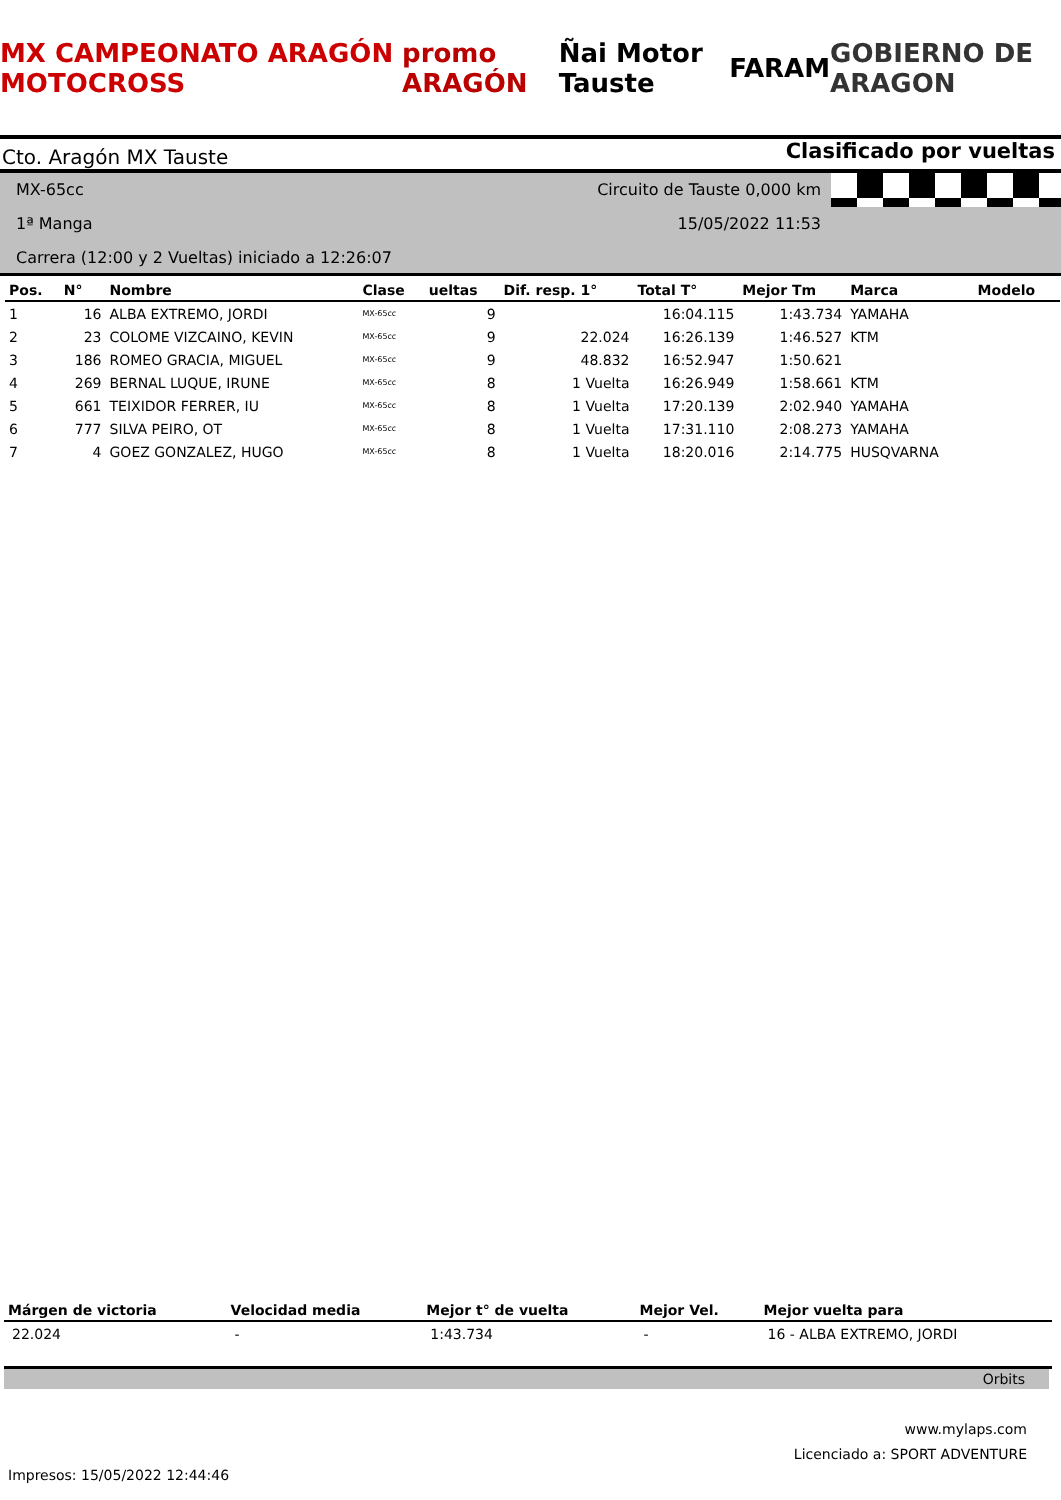MX CAMPEONATO ARAGÓN MOTOCROSS promo ARAGÓN Ñai Motor Tauste FARAM GOBIERNO DE ARAGON
Cto. Aragón MX Tauste Clasificado por vueltas
MX-65cc
Circuito de Tauste 0,000 km
1ª Manga
15/05/2022 11:53
Carrera (12:00 y 2 Vueltas) iniciado a 12:26:07
| Pos. | N° | Nombre | Clase | ueltas | Dif. resp. 1° | Total T° | Mejor Tm | Marca | Modelo |
| --- | --- | --- | --- | --- | --- | --- | --- | --- | --- |
| 1 | 16 | ALBA EXTREMO, JORDI | MX-65cc | 9 | | 16:04.115 | 1:43.734 | YAMAHA | |
| 2 | 23 | COLOME VIZCAINO, KEVIN | MX-65cc | 9 | 22.024 | 16:26.139 | 1:46.527 | KTM | |
| 3 | 186 | ROMEO GRACIA, MIGUEL | MX-65cc | 9 | 48.832 | 16:52.947 | 1:50.621 | | |
| 4 | 269 | BERNAL LUQUE, IRUNE | MX-65cc | 8 | 1 Vuelta | 16:26.949 | 1:58.661 | KTM | |
| 5 | 661 | TEIXIDOR FERRER, IU | MX-65cc | 8 | 1 Vuelta | 17:20.139 | 2:02.940 | YAMAHA | |
| 6 | 777 | SILVA PEIRO, OT | MX-65cc | 8 | 1 Vuelta | 17:31.110 | 2:08.273 | YAMAHA | |
| 7 | 4 | GOEZ GONZALEZ, HUGO | MX-65cc | 8 | 1 Vuelta | 18:20.016 | 2:14.775 | HUSQVARNA | |
| Márgen de victoria | Velocidad media | Mejor t° de vuelta | Mejor Vel. | Mejor vuelta para |
| --- | --- | --- | --- | --- |
| 22.024 | - | 1:43.734 | - | 16 - ALBA EXTREMO, JORDI |
Orbits
www.mylaps.com
Licenciado a: SPORT ADVENTURE
Impresos: 15/05/2022 12:44:46